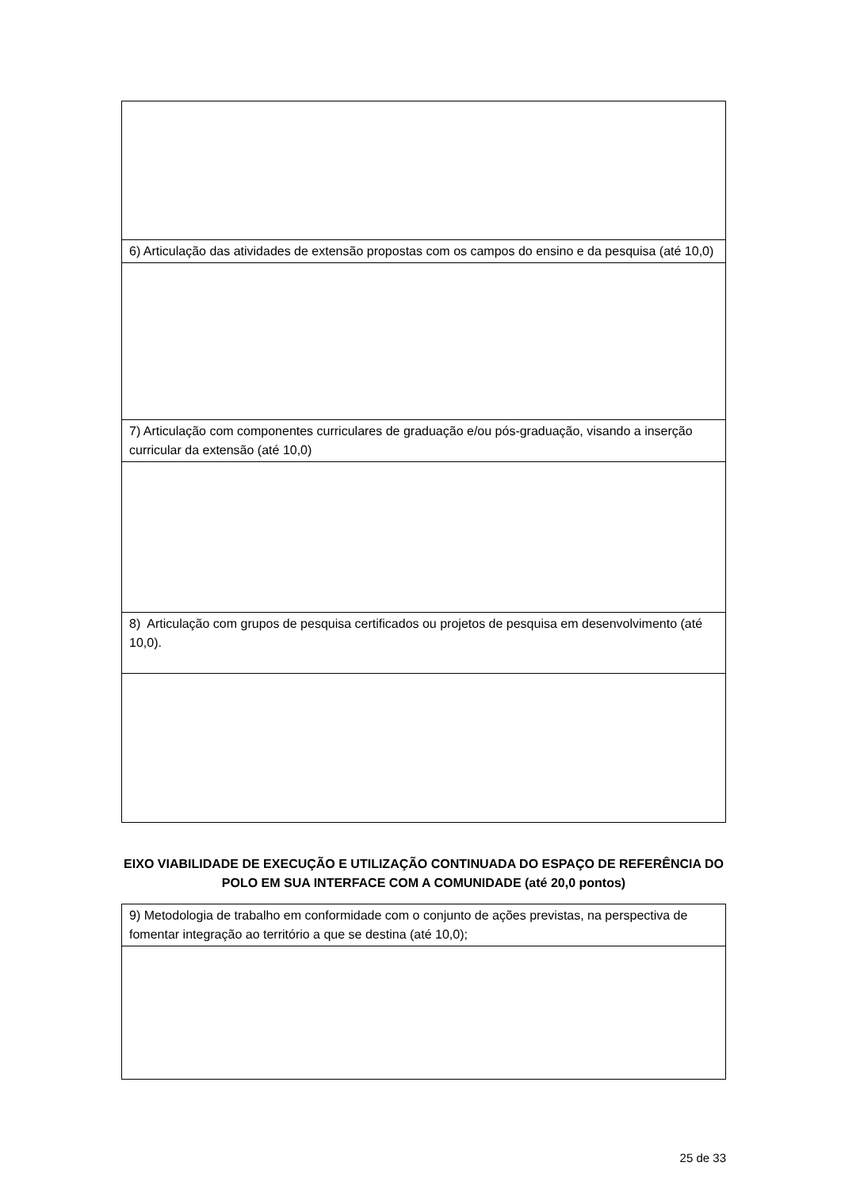| 6) Articulação das atividades de extensão propostas com os campos do ensino e da pesquisa (até 10,0) |
| 7) Articulação com componentes curriculares de graduação e/ou pós-graduação, visando a inserção curricular da extensão (até 10,0) |
| 8) Articulação com grupos de pesquisa certificados ou projetos de pesquisa em desenvolvimento (até 10,0). |
EIXO VIABILIDADE DE EXECUÇÃO E UTILIZAÇÃO CONTINUADA DO ESPAÇO DE REFERÊNCIA DO POLO EM SUA INTERFACE COM A COMUNIDADE (até 20,0 pontos)
| 9) Metodologia de trabalho em conformidade com o conjunto de ações previstas, na perspectiva de fomentar integração ao território a que se destina (até 10,0); |
25 de 33